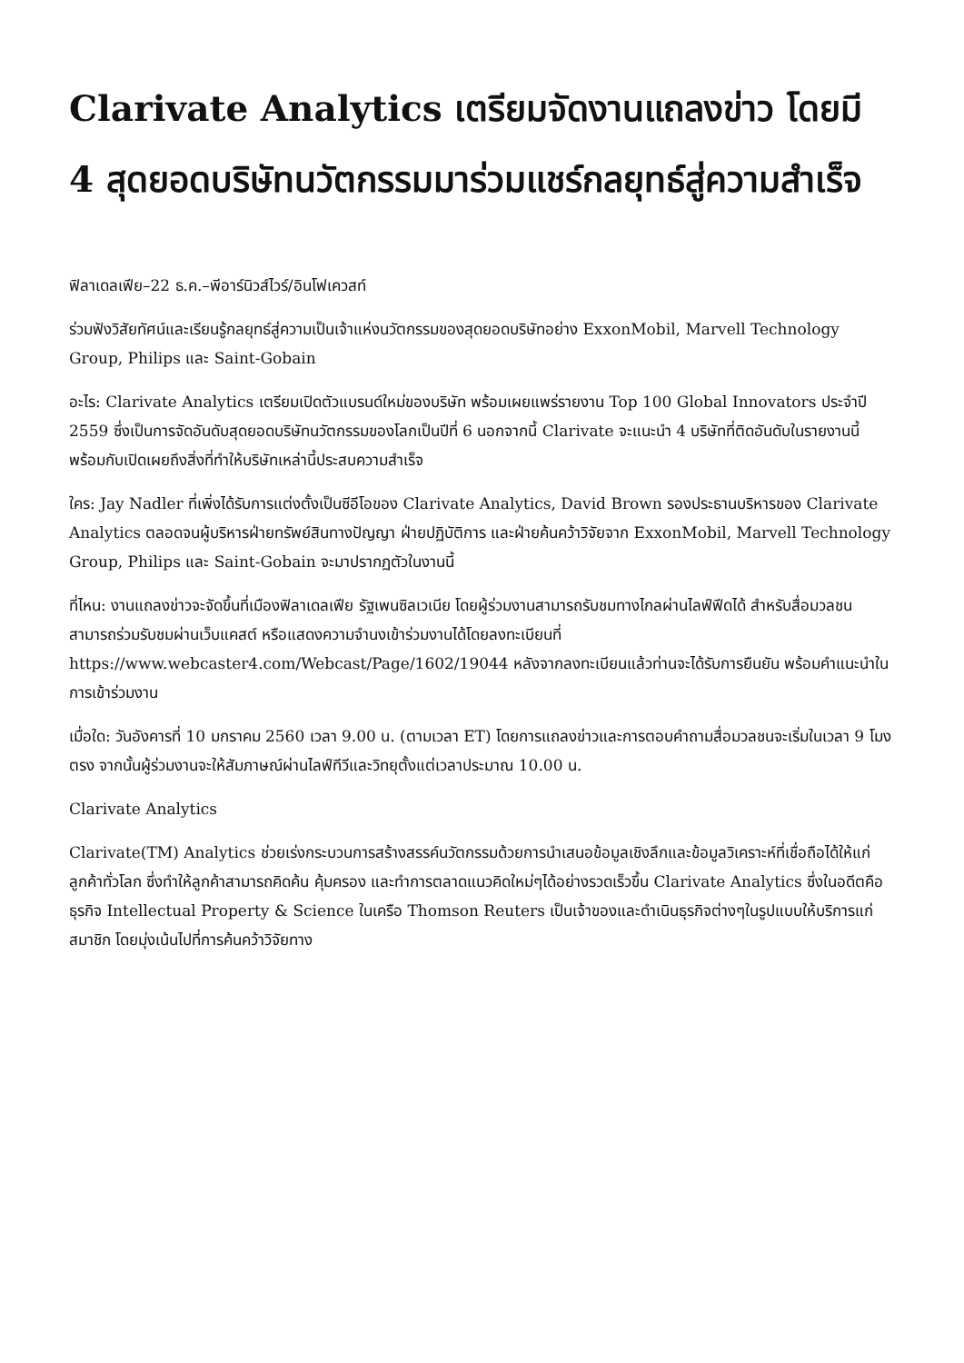Clarivate Analytics เตรียมจัดงานแถลงข่าว โดยมี 4 สุดยอดบริษัทนวัตกรรมมาร่วมแชร์กลยุทธ์สู่ความสำเร็จ
ฟิลาเดลเฟีย–22 ธ.ค.–พีอาร์นิวส์ไวร์/อินโฟเควสท์
ร่วมฟังวิสัยทัศน์และเรียนรู้กลยุทธ์สู่ความเป็นเจ้าแห่งนวัตกรรมของสุดยอดบริษัทอย่าง ExxonMobil, Marvell Technology Group, Philips และ Saint-Gobain
อะไร: Clarivate Analytics เตรียมเปิดตัวแบรนด์ใหม่ของบริษัท พร้อมเผยแพร่รายงาน Top 100 Global Innovators ประจำปี 2559 ซึ่งเป็นการจัดอันดับสุดยอดบริษัทนวัตกรรมของโลกเป็นปีที่ 6 นอกจากนี้ Clarivate จะแนะนำ 4 บริษัทที่ติดอันดับในรายงานนี้ พร้อมกับเปิดเผยถึงสิ่งที่ทำให้บริษัทเหล่านี้ประสบความสำเร็จ
ใคร: Jay Nadler ที่เพิ่งได้รับการแต่งตั้งเป็นซีอีโอของ Clarivate Analytics, David Brown รองประธานบริหารของ Clarivate Analytics ตลอดจนผู้บริหารฝ่ายทรัพย์สินทางปัญญา ฝ่ายปฏิบัติการ และฝ่ายค้นคว้าวิจัยจาก ExxonMobil, Marvell Technology Group, Philips และ Saint-Gobain จะมาปรากฏตัวในงานนี้
ที่ไหน: งานแถลงข่าวจะจัดขึ้นที่เมืองฟิลาเดลเฟีย รัฐเพนซิลเวเนีย โดยผู้ร่วมงานสามารถรับชมทางไกลผ่านไลฟ์ฟีดได้ สำหรับสื่อมวลชนสามารถร่วมรับชมผ่านเว็บแคสต์ หรือแสดงความจำนงเข้าร่วมงานได้โดยลงทะเบียนที่ https://www.webcaster4.com/Webcast/Page/1602/19044 หลังจากลงทะเบียนแล้วท่านจะได้รับการยืนยัน พร้อมคำแนะนำในการเข้าร่วมงาน
เมื่อใด: วันอังคารที่ 10 มกราคม 2560 เวลา 9.00 น. (ตามเวลา ET) โดยการแถลงข่าวและการตอบคำถามสื่อมวลชนจะเริ่มในเวลา 9 โมงตรง จากนั้นผู้ร่วมงานจะให้สัมภาษณ์ผ่านไลฟ์ทีวีและวิทยุตั้งแต่เวลาประมาณ 10.00 น.
Clarivate Analytics
Clarivate(TM) Analytics ช่วยเร่งกระบวนการสร้างสรรค์นวัตกรรมด้วยการนำเสนอข้อมูลเชิงลึกและข้อมูลวิเคราะห์ที่เชื่อถือได้ให้แก่ลูกค้าทั่วโลก ซึ่งทำให้ลูกค้าสามารถคิดค้น คุ้มครอง และทำการตลาดแนวคิดใหม่ๆได้อย่างรวดเร็วขึ้น Clarivate Analytics ซึ่งในอดีตคือธุรกิจ Intellectual Property & Science ในเครือ Thomson Reuters เป็นเจ้าของและดำเนินธุรกิจต่างๆในรูปแบบให้บริการแก่สมาชิก โดยมุ่งเน้นไปที่การค้นคว้าวิจัยทาง